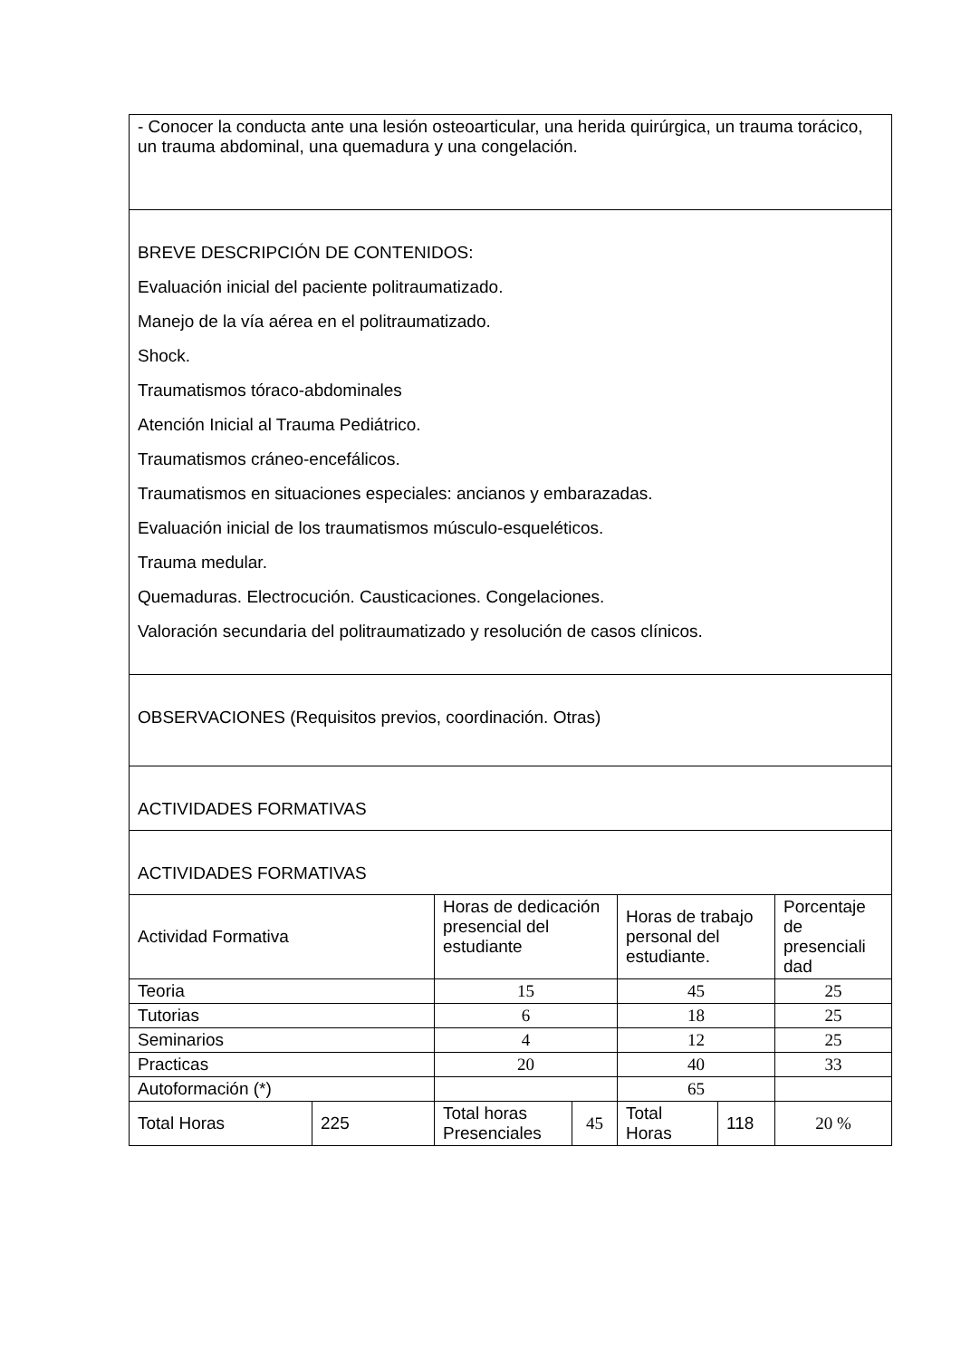| - Conocer la conducta ante una lesión osteoarticular, una herida quirúrgica, un trauma torácico, un trauma abdominal, una quemadura y una congelación. | | | | | | |
| BREVE DESCRIPCIÓN DE CONTENIDOS: Evaluación inicial del paciente politraumatizado. Manejo de la vía aérea en el politraumatizado. Shock. Traumatismos tóraco-abdominales Atención Inicial al Trauma Pediátrico. Traumatismos cráneo-encefálicos. Traumatismos en situaciones especiales: ancianos y embarazadas. Evaluación inicial de los traumatismos músculo-esqueléticos. Trauma medular. Quemaduras. Electrocución. Causticaciones. Congelaciones. Valoración secundaria del politraumatizado y resolución de casos clínicos. | | | | | | |
| OBSERVACIONES (Requisitos previos, coordinación. Otras) | | | | | | |
| ACTIVIDADES FORMATIVAS | | | | | | |
| ACTIVIDADES FORMATIVAS | | | | | | |
| Actividad Formativa | | Horas de dedicación presencial del estudiante | | Horas de trabajo personal del estudiante. | | Porcentaje de presenciali dad |
| Teoria | | 15 | | 45 | | 25 |
| Tutorias | | 6 | | 18 | | 25 |
| Seminarios | | 4 | | 12 | | 25 |
| Practicas | | 20 | | 40 | | 33 |
| Autoformación (*) | | | | 65 | | |
| Total Horas | 225 | Total horas Presenciales | 45 | Total Horas | 118 | 20 % |